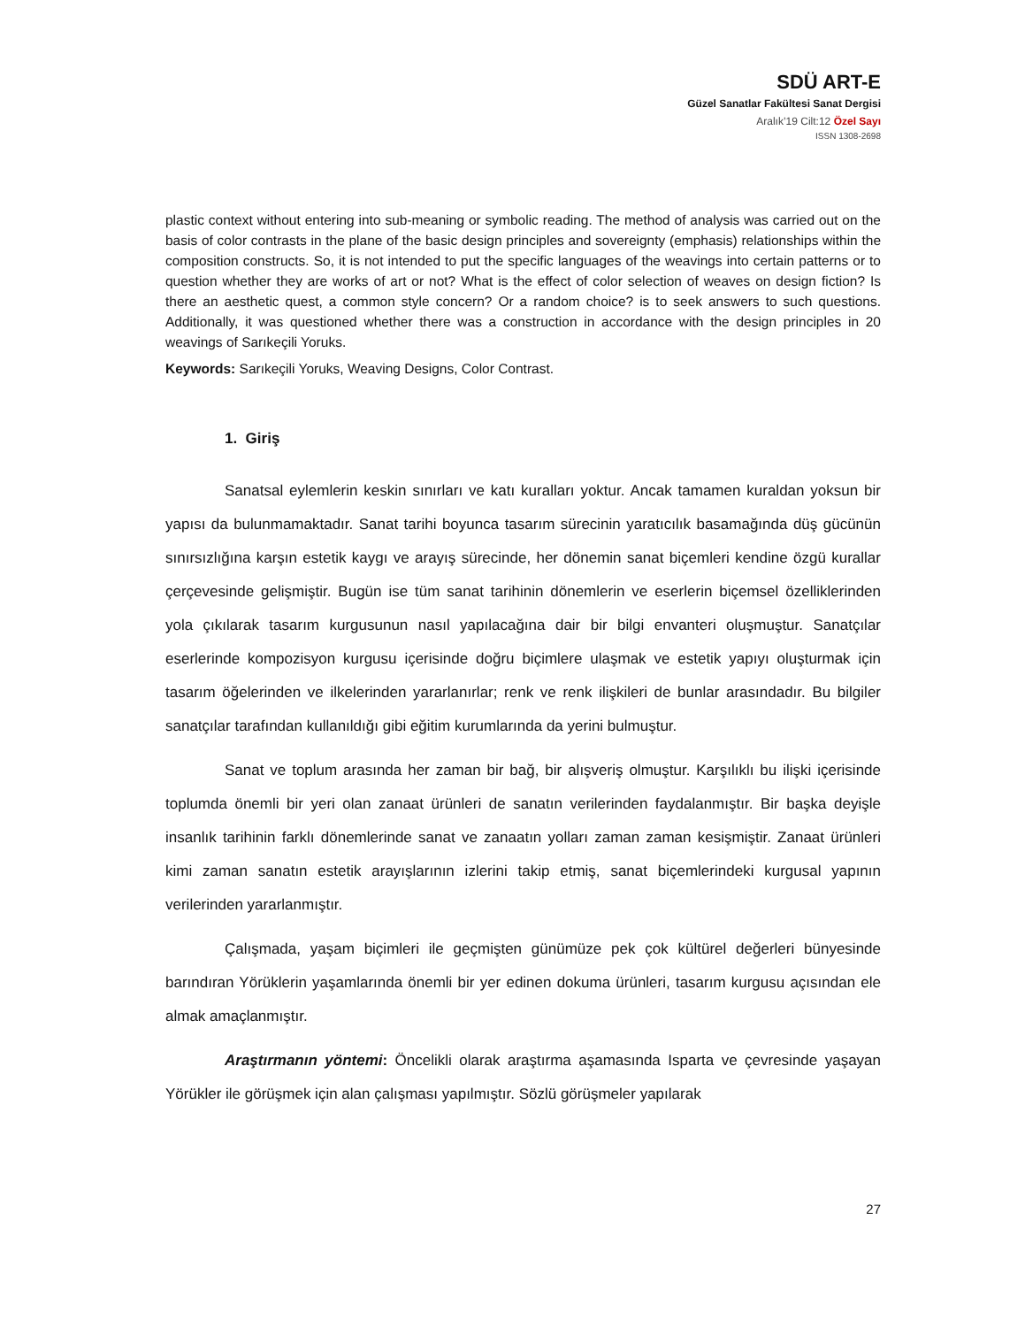SDÜ ART-E
Güzel Sanatlar Fakültesi Sanat Dergisi
Aralık’19 Cilt:12 Özel Sayı
ISSN 1308-2698
plastic context without entering into sub-meaning or symbolic reading. The method of analysis was carried out on the basis of color contrasts in the plane of the basic design principles and sovereignty (emphasis) relationships within the composition constructs. So, it is not intended to put the specific languages of the weavings into certain patterns or to question whether they are works of art or not? What is the effect of color selection of weaves on design fiction? Is there an aesthetic quest, a common style concern? Or a random choice? is to seek answers to such questions. Additionally, it was questioned whether there was a construction in accordance with the design principles in 20 weavings of Sarıkeçili Yoruks.
Keywords: Sarıkeçili Yoruks, Weaving Designs, Color Contrast.
1. Giriş
Sanatsal eylemlerin keskin sınırları ve katı kuralları yoktur. Ancak tamamen kuraldan yoksun bir yapısı da bulunmamaktadır. Sanat tarihi boyunca tasarım sürecinin yaratıcılık basamağında düş gücünün sınırsızlığına karşın estetik kaygı ve arayış sürecinde, her dönemin sanat biçemleri kendine özgü kurallar çerçevesinde gelişmiştir. Bugün ise tüm sanat tarihinin dönemlerin ve eserlerin biçemsel özelliklerinden yola çıkılarak tasarım kurgusunun nasıl yapılacağına dair bir bilgi envanteri oluşmuştur. Sanatçılar eserlerinde kompozisyon kurgusu içerisinde doğru biçimlere ulaşmak ve estetik yapıyı oluşturmak için tasarım öğelerinden ve ilkelerinden yararlanırlar; renk ve renk ilişkileri de bunlar arasındadır. Bu bilgiler sanatçılar tarafından kullanıldığı gibi eğitim kurumlarında da yerini bulmuştur.
Sanat ve toplum arasında her zaman bir bağ, bir alışveriş olmuştur. Karşılıklı bu ilişki içerisinde toplumda önemli bir yeri olan zanaat ürünleri de sanatın verilerinden faydalanmıştır. Bir başka deyişle insanlık tarihinin farklı dönemlerinde sanat ve zanaatın yolları zaman zaman kesişmiştir. Zanaat ürünleri kimi zaman sanatın estetik arayışlarının izlerini takip etmiş, sanat biçemlerindeki kurgusal yapının verilerinden yararlanmıştır.
Çalışmada, yaşam biçimleri ile geçmişten günümüze pek çok kültürel değerleri bünyesinde barındıran Yörüklerin yaşamlarında önemli bir yer edinen dokuma ürünleri, tasarım kurgusu açısından ele almak amaçlanmıştır.
Araştırmanın yöntemi: Öncelikli olarak araştırma aşamasında Isparta ve çevresinde yaşayan Yörükler ile görüşmek için alan çalışması yapılmıştır. Sözlü görüşmeler yapılarak
27